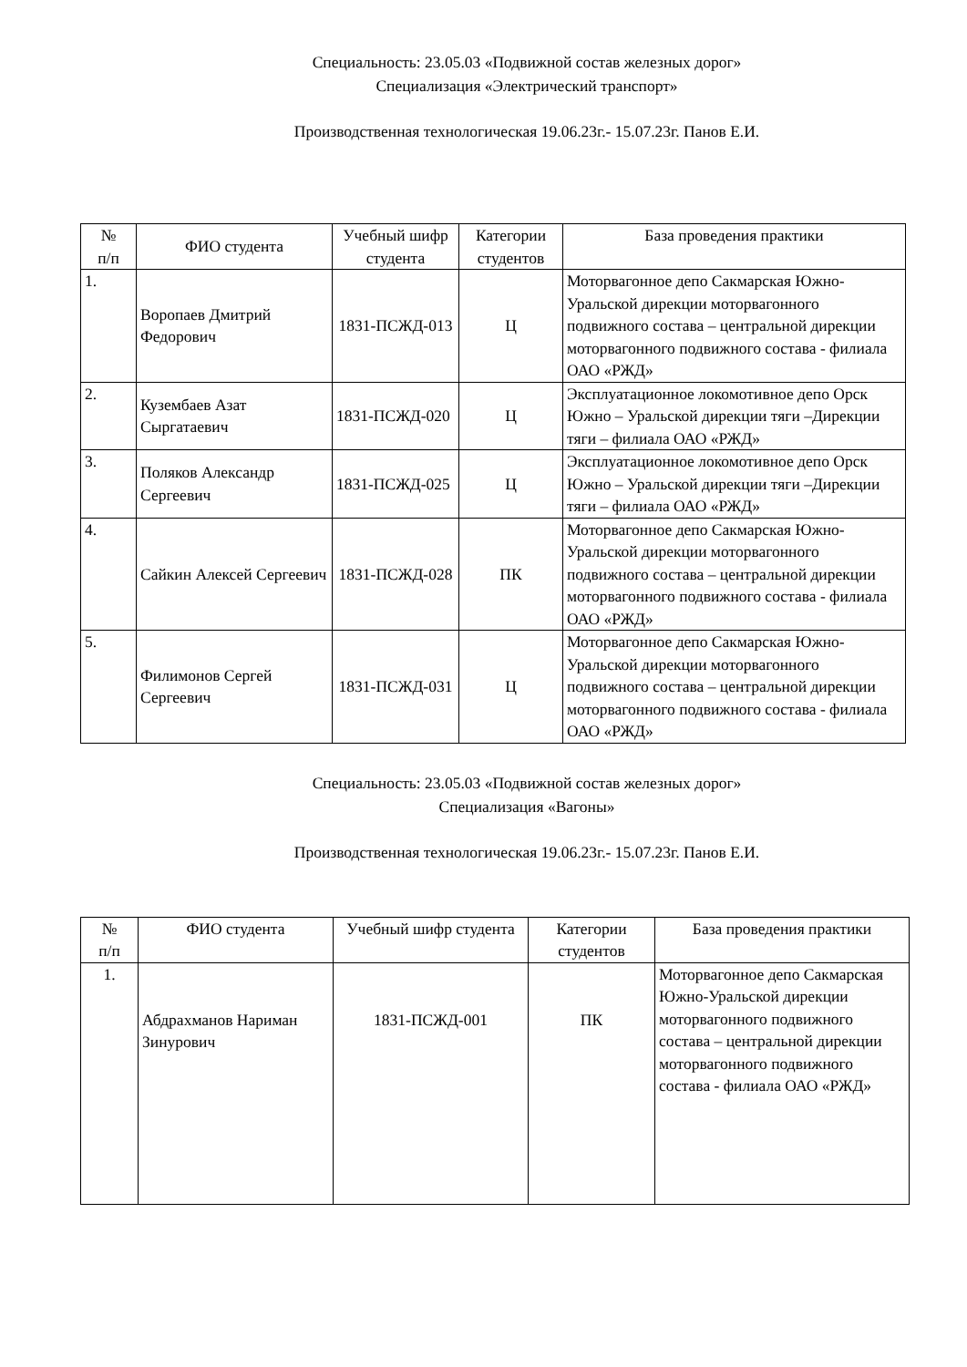Специальность: 23.05.03 «Подвижной состав железных дорог»
Специализация «Электрический транспорт»
Производственная технологическая 19.06.23г.- 15.07.23г. Панов Е.И.
| № п/п | ФИО студента | Учебный шифр студента | Категории студентов | База проведения практики |
| --- | --- | --- | --- | --- |
| 1. | Воропаев Дмитрий Федорович | 1831-ПСЖД-013 | Ц | Моторвагонное депо Сакмарская Южно-Уральской дирекции моторвагонного подвижного состава – центральной дирекции моторвагонного подвижного состава - филиала ОАО «РЖД» |
| 2. | Кузембаев Азат Сыргатаевич | 1831-ПСЖД-020 | Ц | Эксплуатационное локомотивное депо Орск Южно – Уральской дирекции тяги –Дирекции тяги – филиала ОАО «РЖД» |
| 3. | Поляков Александр Сергеевич | 1831-ПСЖД-025 | Ц | Эксплуатационное локомотивное депо Орск Южно – Уральской дирекции тяги –Дирекции тяги – филиала ОАО «РЖД» |
| 4. | Сайкин Алексей Сергеевич | 1831-ПСЖД-028 | ПК | Моторвагонное депо Сакмарская Южно-Уральской дирекции моторвагонного подвижного состава – центральной дирекции моторвагонного подвижного состава - филиала ОАО «РЖД» |
| 5. | Филимонов Сергей Сергеевич | 1831-ПСЖД-031 | Ц | Моторвагонное депо Сакмарская Южно-Уральской дирекции моторвагонного подвижного состава – центральной дирекции моторвагонного подвижного состава - филиала ОАО «РЖД» |
Специальность: 23.05.03 «Подвижной состав железных дорог»
Специализация «Вагоны»
Производственная технологическая 19.06.23г.- 15.07.23г. Панов Е.И.
| № п/п | ФИО студента | Учебный шифр студента | Категории студентов | База проведения практики |
| --- | --- | --- | --- | --- |
| 1. | Абдрахманов Нариман Зинурович | 1831-ПСЖД-001 | ПК | Моторвагонное депо Сакмарская Южно-Уральской дирекции моторвагонного подвижного состава – центральной дирекции моторвагонного подвижного состава - филиала ОАО «РЖД» |